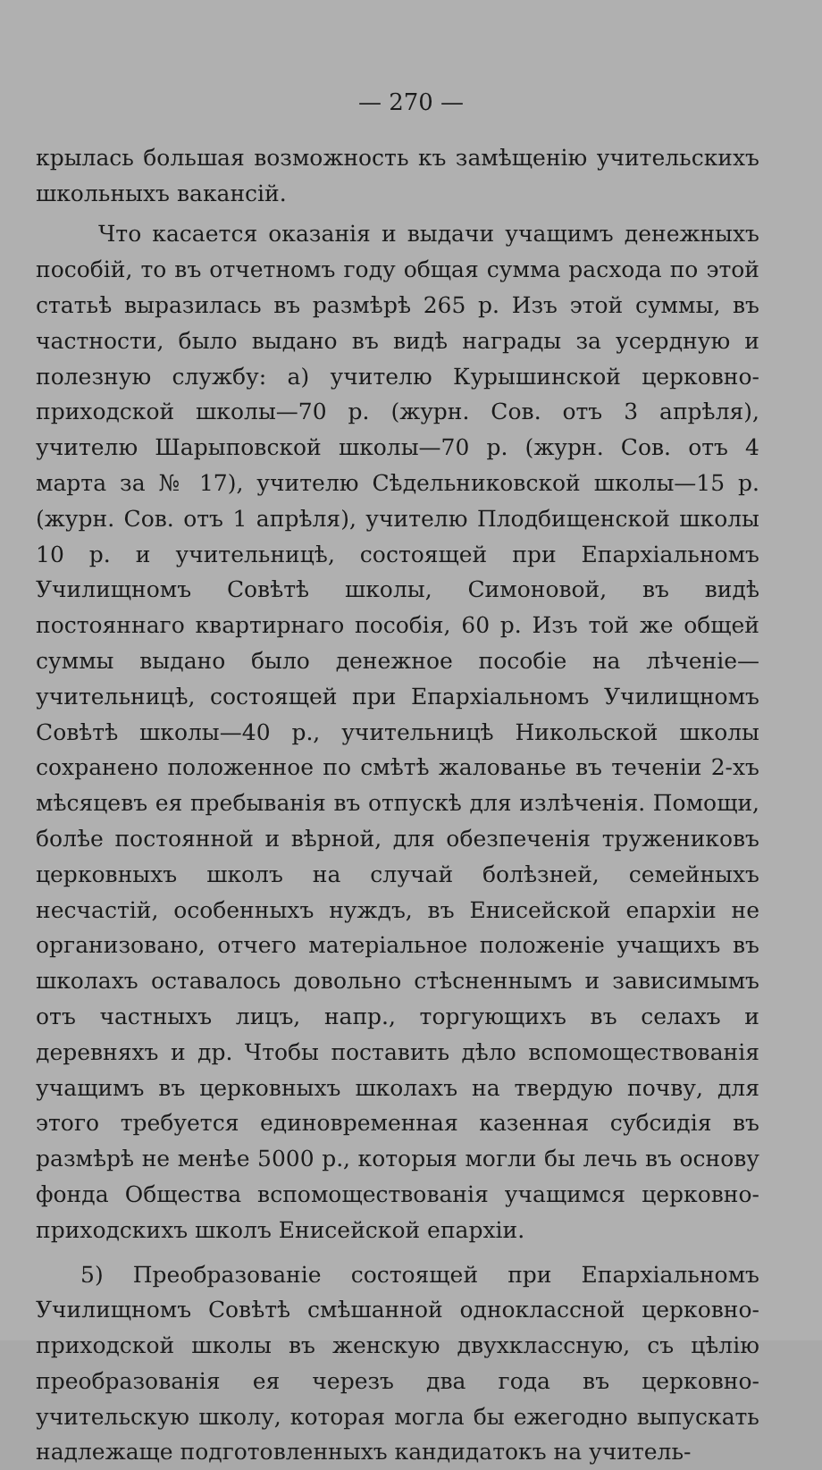— 270 —
крылась большая возможность къ замѣщенію учительскихъ школьныхъ вакансій.
Что касается оказанія и выдачи учащимъ денежныхъ пособій, то въ отчетномъ году общая сумма расхода по этой статьѣ выразилась въ размѣрѣ 265 р. Изъ этой суммы, въ частности, было выдано въ видѣ награды за усердную и полезную службу: а) учителю Курышинской церковно-приходской школы—70 р. (журн. Сов. отъ 3 апрѣля), учителю Шарыповской школы—70 р. (журн. Сов. отъ 4 марта за № 17), учителю Сѣдельниковской школы—15 р. (журн. Сов. отъ 1 апрѣля), учителю Плодбищенской школы 10 р. и учительницѣ, состоящей при Епархіальномъ Училищномъ Совѣтѣ школы, Симоновой, въ видѣ постояннаго квартирнаго пособія, 60 р. Изъ той же общей суммы выдано было денежное пособіе на лѣченіе—учительницѣ, состоящей при Епархіальномъ Училищномъ Совѣтѣ школы—40 р., учительницѣ Никольской школы сохранено положенное по смѣтѣ жалованье въ теченіи 2-хъ мѣсяцевъ ея пребыванія въ отпускѣ для излѣченія. Помощи, болѣе постоянной и вѣрной, для обезпеченія тружениковъ церковныхъ школъ на случай болѣзней, семейныхъ несчастій, особенныхъ нуждъ, въ Енисейской епархіи не организовано, отчего матеріальное положеніе учащихъ въ школахъ оставалось довольно стѣсненнымъ и зависимымъ отъ частныхъ лицъ, напр., торгующихъ въ селахъ и деревняхъ и др. Чтобы поставить дѣло вспомоществованія учащимъ въ церковныхъ школахъ на твердую почву, для этого требуется единовременная казенная субсидія въ размѣрѣ не менѣе 5000 р., которыя могли бы лечь въ основу фонда Общества вспомоществованія учащимся церковно-приходскихъ школъ Енисейской епархіи.
5) Преобразованіе состоящей при Епархіальномъ Училищномъ Совѣтѣ смѣшанной одноклассной церковно-приходской школы въ женскую двухклассную, съ цѣлію преобразованія ея черезъ два года въ церковно-учительскую школу, которая могла бы ежегодно выпускать надлежаще подготовленныхъ кандидатокъ на учитель-